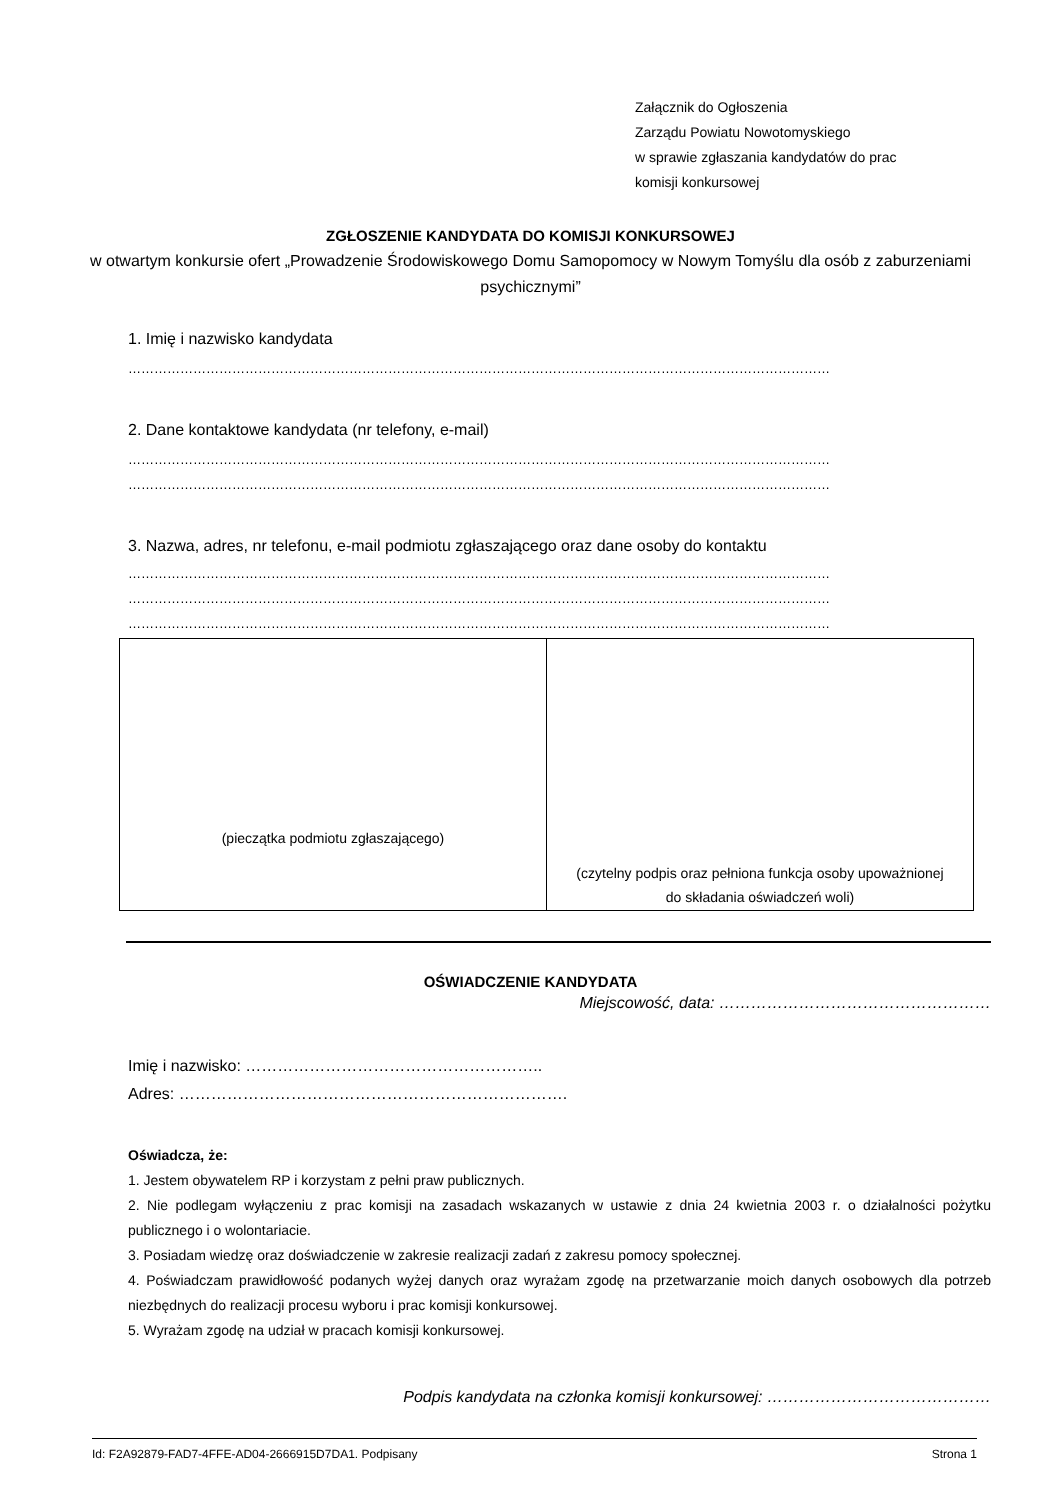Załącznik do Ogłoszenia
Zarządu Powiatu Nowotomyskiego
w sprawie zgłaszania kandydatów do prac
komisji konkursowej
ZGŁOSZENIE KANDYDATA DO KOMISJI KONKURSOWEJ
w otwartym konkursie ofert „Prowadzenie Środowiskowego Domu Samopomocy w Nowym Tomyślu dla osób z zaburzeniami psychicznymi”
1. Imię i nazwisko kandydata
………………………………………………………………………………………………………………………………………………
2. Dane kontaktowe kandydata (nr telefony, e-mail)
………………………………………………………………………………………………………………………………………………
………………………………………………………………………………………………………………………………………………
3. Nazwa, adres, nr telefonu, e-mail podmiotu zgłaszającego oraz dane osoby do kontaktu
………………………………………………………………………………………………………………………………………………
………………………………………………………………………………………………………………………………………………
………………………………………………………………………………………………………………………………………………
| (pieczątka podmiotu zgłaszającego) | (czytelny podpis oraz pełniona funkcja osoby upoważnionej do składania oświadczeń woli) |
OŚWIADCZENIE KANDYDATA
Miejscowość, data: ……………………………………………
Imię i nazwisko: ………………………………………………..
Adres: ……………………………………………………………….
Oświadcza, że:
1. Jestem obywatelem RP i korzystam z pełni praw publicznych.
2. Nie podlegam wyłączeniu z prac komisji na zasadach wskazanych w ustawie z dnia 24 kwietnia 2003 r. o działalności pożytku publicznego i o wolontariacie.
3. Posiadam wiedzę oraz doświadczenie w zakresie realizacji zadań z zakresu pomocy społecznej.
4. Poświadczam prawidłowość podanych wyżej danych oraz wyrażam zgodę na przetwarzanie moich danych osobowych dla potrzeb niezbędnych do realizacji procesu wyboru i prac komisji konkursowej.
5. Wyrażam zgodę na udział w pracach komisji konkursowej.
Podpis kandydata na członka komisji konkursowej: ……………………………………
Id: F2A92879-FAD7-4FFE-AD04-2666915D7DA1. Podpisany Strona 1